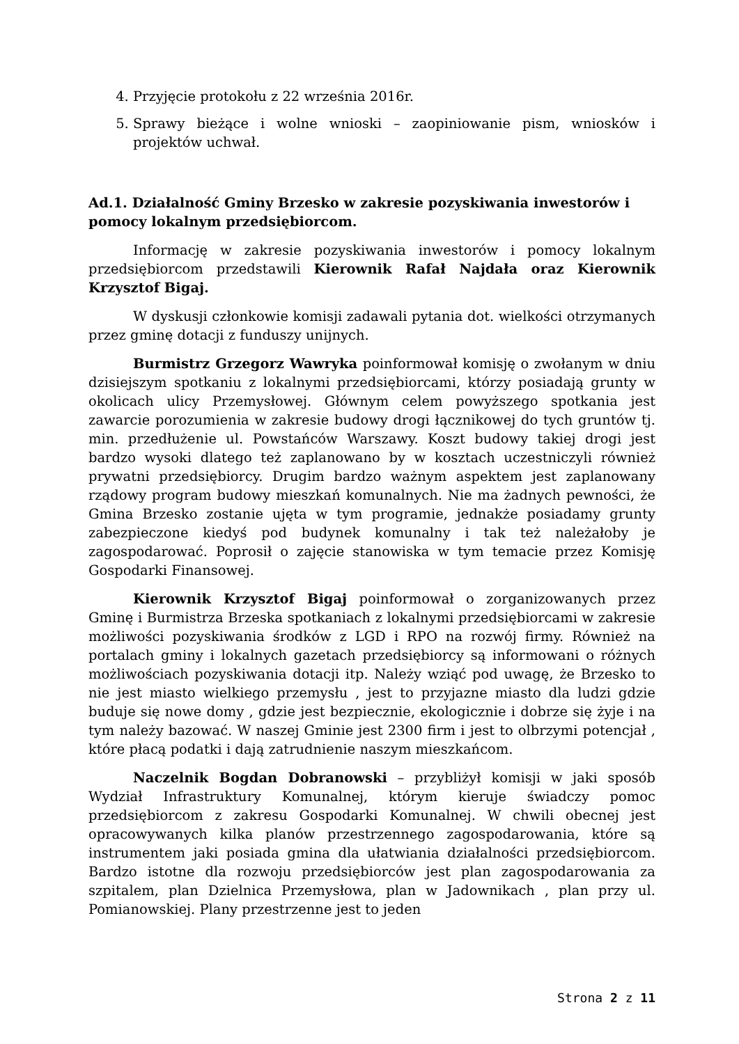4. Przyjęcie protokołu z 22 września 2016r.
5. Sprawy bieżące i wolne wnioski – zaopiniowanie pism, wniosków i projektów uchwał.
Ad.1. Działalność Gminy Brzesko w zakresie pozyskiwania inwestorów i pomocy lokalnym przedsiębiorcom.
Informację w zakresie pozyskiwania inwestorów i pomocy lokalnym przedsiębiorcom przedstawili Kierownik Rafał Najdała oraz Kierownik Krzysztof Bigaj.
W dyskusji członkowie komisji zadawali pytania dot. wielkości otrzymanych przez gminę dotacji z funduszy unijnych.
Burmistrz Grzegorz Wawryka poinformował komisję o zwołanym w dniu dzisiejszym spotkaniu z lokalnymi przedsiębiorcami, którzy posiadają grunty w okolicach ulicy Przemysłowej. Głównym celem powyższego spotkania jest zawarcie porozumienia w zakresie budowy drogi łącznikowej do tych gruntów tj. min. przedłużenie ul. Powstańców Warszawy. Koszt budowy takiej drogi jest bardzo wysoki dlatego też zaplanowano by w kosztach uczestniczyli również prywatni przedsiębiorcy. Drugim bardzo ważnym aspektem jest zaplanowany rządowy program budowy mieszkań komunalnych. Nie ma żadnych pewności, że Gmina Brzesko zostanie ujęta w tym programie, jednakże posiadamy grunty zabezpieczone kiedyś pod budynek komunalny i tak też należałoby je zagospodarować. Poprosił o zajęcie stanowiska w tym temacie przez Komisję Gospodarki Finansowej.
Kierownik Krzysztof Bigaj poinformował o zorganizowanych przez Gminę i Burmistrza Brzeska spotkaniach z lokalnymi przedsiębiorcami w zakresie możliwości pozyskiwania środków z LGD i RPO na rozwój firmy. Również na portalach gminy i lokalnych gazetach przedsiębiorcy są informowani o różnych możliwościach pozyskiwania dotacji itp. Należy wziąć pod uwagę, że Brzesko to nie jest miasto wielkiego przemysłu , jest to przyjazne miasto dla ludzi gdzie buduje się nowe domy , gdzie jest bezpiecznie, ekologicznie i dobrze się żyje i na tym należy bazować. W naszej Gminie jest 2300 firm i jest to olbrzymi potencjał , które płacą podatki i dają zatrudnienie naszym mieszkańcom.
Naczelnik Bogdan Dobranowski – przybliżył komisji w jaki sposób Wydział Infrastruktury Komunalnej, którym kieruje świadczy pomoc przedsiębiorcom z zakresu Gospodarki Komunalnej. W chwili obecnej jest opracowywanych kilka planów przestrzennego zagospodarowania, które są instrumentem jaki posiada gmina dla ułatwiania działalności przedsiębiorcom. Bardzo istotne dla rozwoju przedsiębiorców jest plan zagospodarowania za szpitalem, plan Dzielnica Przemysłowa, plan w Jadownikach , plan przy ul. Pomianowskiej. Plany przestrzenne jest to jeden
Strona 2 z 11